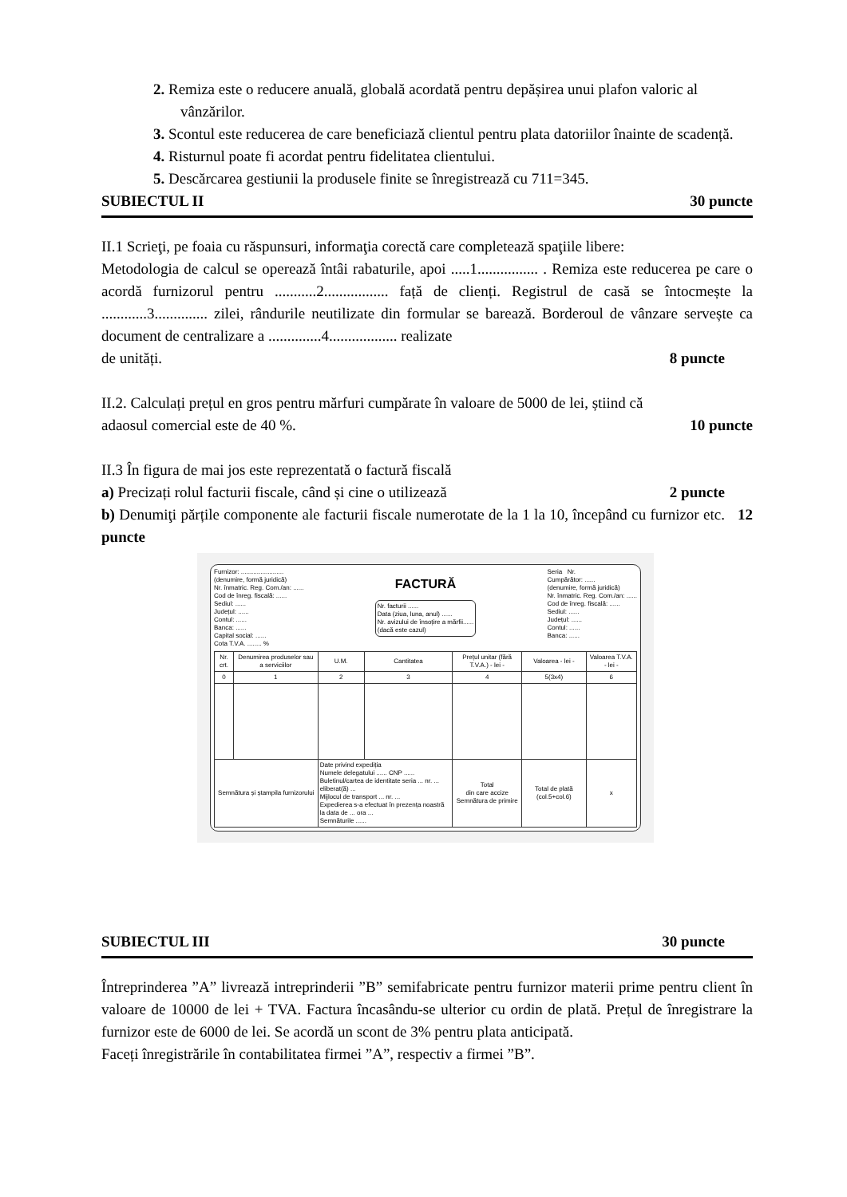2. Remiza este o reducere anuală, globală acordată pentru depășirea unui plafon valoric al vânzărilor.
3. Scontul este reducerea de care beneficiază clientul pentru plata datoriilor înainte de scadență.
4. Risturnul poate fi acordat pentru fidelitatea clientului.
5. Descărcarea gestiunii la produsele finite se înregistrează cu 711=345.
SUBIECTUL II 30 puncte
II.1 Scrieţi, pe foaia cu răspunsuri, informaţia corectă care completează spaţiile libere:
Metodologia de calcul se operează întâi rabaturile, apoi .....1................ . Remiza este reducerea pe care o acordă furnizorul pentru ...........2................. față de clienți. Registrul de casă se întocmește la ............3.............. zilei, rândurile neutilizate din formular se barează. Borderoul de vânzare servește ca document de centralizare a ..............4.................. realizate
de unități. 8 puncte
II.2. Calculați prețul en gros pentru mărfuri cumpărate în valoare de 5000 de lei, știind că
adaosul comercial este de 40 %. 10 puncte
II.3 În figura de mai jos este reprezentată o factură fiscală
a) Precizați rolul facturii fiscale, când și cine o utilizează 2 puncte
b) Denumiţi părțile componente ale facturii fiscale numerotate de la 1 la 10, începând cu furnizor etc. 12 puncte
Furnizor: ........................
(denumire, formă juridică)
Nr. înmatric. Reg. Com./an: ......
Cod de înreg. fiscală: ......
Sediul: ......
Județul: ......
Contul: ......
Banca: ......
Capital social: ......
Cota T.V.A. ........ %
FACTURĂ
Nr. facturii ......
Data (ziua, luna, anul) ......
Nr. avizului de însoțire a mărfii......
(dacă este cazul)
Seria Nr.
Cumpărător: ......
(denumire, formă juridică)
Nr. înmatric. Reg. Com./an: ......
Cod de înreg. fiscală: ......
Sediul: ......
Județul: ......
Contul: ......
Banca: ......
| Nr. crt. | Denumirea produselor sau a serviciilor | U.M. | Cantitatea | Prețul unitar (fără T.V.A.) - lei - | Valoarea - lei - | Valoarea T.V.A. - lei - |
| --- | --- | --- | --- | --- | --- | --- |
| 0 | 1 | 2 | 3 | 4 | 5(3x4) | 6 |
| Semnătura și ștampila furnizorului | | Date privind expediția Numele delegatului ...... CNP ...... Buletinul/cartea de identitate seria ... nr. ... eliberat(ă) ... Mijlocul de transport ... nr. ... Expedierea s-a efectuat în prezența noastră la data de ... ora ... Semnăturile ...... | | Total din care accize Semnătura de primire | Total de plată (col.5+col.6) | x |
SUBIECTUL III 30 puncte
Întreprinderea ”A” livrează intreprinderii ”B” semifabricate pentru furnizor materii prime pentru client în valoare de 10000 de lei + TVA. Factura încasându-se ulterior cu ordin de plată. Prețul de înregistrare la furnizor este de 6000 de lei. Se acordă un scont de 3% pentru plata anticipată.
Faceți înregistrările în contabilitatea firmei ”A”, respectiv a firmei ”B”.